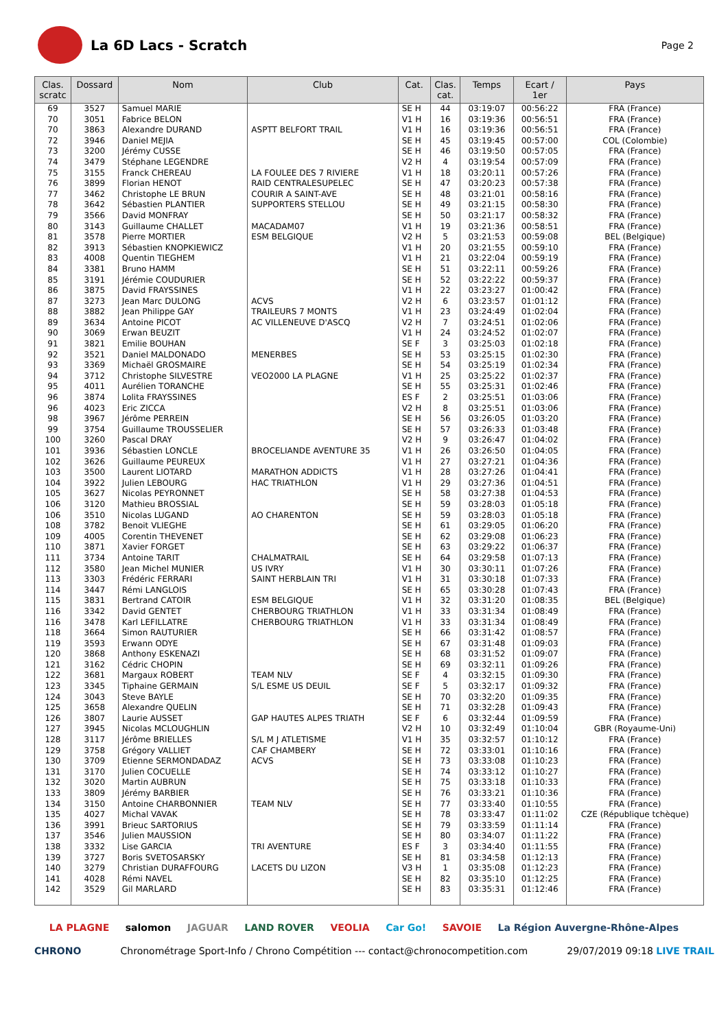La 6D Lacs - Scratch
Page 2
| Clas. scratc | Dossard | Nom | Club | Cat. | Clas. cat. | Temps | Ecart / 1er | Pays |
| --- | --- | --- | --- | --- | --- | --- | --- | --- |
| 69 | 3527 | Samuel MARIE | | SE H | 44 | 03:19:07 | 00:56:22 | FRA (France) |
| 70 | 3051 | Fabrice BELON | | V1 H | 16 | 03:19:36 | 00:56:51 | FRA (France) |
| 70 | 3863 | Alexandre DURAND | ASPTT BELFORT TRAIL | V1 H | 16 | 03:19:36 | 00:56:51 | FRA (France) |
| 72 | 3946 | Daniel MEJIA | | SE H | 45 | 03:19:45 | 00:57:00 | COL (Colombie) |
| 73 | 3200 | Jérémy CUSSE | | SE H | 46 | 03:19:50 | 00:57:05 | FRA (France) |
| 74 | 3479 | Stéphane LEGENDRE | | V2 H | 4 | 03:19:54 | 00:57:09 | FRA (France) |
| 75 | 3155 | Franck CHEREAU | LA FOULEE DES 7 RIVIERE | V1 H | 18 | 03:20:11 | 00:57:26 | FRA (France) |
| 76 | 3899 | Florian HENOT | RAID CENTRALESUPELEC | SE H | 47 | 03:20:23 | 00:57:38 | FRA (France) |
| 77 | 3462 | Christophe LE BRUN | COURIR A SAINT-AVE | SE H | 48 | 03:21:01 | 00:58:16 | FRA (France) |
| 78 | 3642 | Sébastien PLANTIER | SUPPORTERS STELLOU | SE H | 49 | 03:21:15 | 00:58:30 | FRA (France) |
| 79 | 3566 | David MONFRAY | | SE H | 50 | 03:21:17 | 00:58:32 | FRA (France) |
| 80 | 3143 | Guillaume CHALLET | MACADAM07 | V1 H | 19 | 03:21:36 | 00:58:51 | FRA (France) |
| 81 | 3578 | Pierre MORTIER | ESM BELGIQUE | V2 H | 5 | 03:21:53 | 00:59:08 | BEL (Belgique) |
| 82 | 3913 | Sébastien KNOPKIEWICZ | | V1 H | 20 | 03:21:55 | 00:59:10 | FRA (France) |
| 83 | 4008 | Quentin TIEGHEM | | V1 H | 21 | 03:22:04 | 00:59:19 | FRA (France) |
| 84 | 3381 | Bruno HAMM | | SE H | 51 | 03:22:11 | 00:59:26 | FRA (France) |
| 85 | 3191 | Jérémie COUDURIER | | SE H | 52 | 03:22:22 | 00:59:37 | FRA (France) |
| 86 | 3875 | David FRAYSSINES | | V1 H | 22 | 03:23:27 | 01:00:42 | FRA (France) |
| 87 | 3273 | Jean Marc DULONG | ACVS | V2 H | 6 | 03:23:57 | 01:01:12 | FRA (France) |
| 88 | 3882 | Jean Philippe GAY | TRAILEURS 7 MONTS | V1 H | 23 | 03:24:49 | 01:02:04 | FRA (France) |
| 89 | 3634 | Antoine PICOT | AC VILLENEUVE D'ASCQ | V2 H | 7 | 03:24:51 | 01:02:06 | FRA (France) |
| 90 | 3069 | Erwan BEUZIT | | V1 H | 24 | 03:24:52 | 01:02:07 | FRA (France) |
| 91 | 3821 | Emilie BOUHAN | | SE F | 3 | 03:25:03 | 01:02:18 | FRA (France) |
| 92 | 3521 | Daniel MALDONADO | MENERBES | SE H | 53 | 03:25:15 | 01:02:30 | FRA (France) |
| 93 | 3369 | Michaël GROSMAIRE | | SE H | 54 | 03:25:19 | 01:02:34 | FRA (France) |
| 94 | 3712 | Christophe SILVESTRE | VEO2000 LA PLAGNE | V1 H | 25 | 03:25:22 | 01:02:37 | FRA (France) |
| 95 | 4011 | Aurélien TORANCHE | | SE H | 55 | 03:25:31 | 01:02:46 | FRA (France) |
| 96 | 3874 | Lolita FRAYSSINES | | ES F | 2 | 03:25:51 | 01:03:06 | FRA (France) |
| 96 | 4023 | Eric ZICCA | | V2 H | 8 | 03:25:51 | 01:03:06 | FRA (France) |
| 98 | 3967 | Jérôme PERREIN | | SE H | 56 | 03:26:05 | 01:03:20 | FRA (France) |
| 99 | 3754 | Guillaume TROUSSELIER | | SE H | 57 | 03:26:33 | 01:03:48 | FRA (France) |
| 100 | 3260 | Pascal DRAY | | V2 H | 9 | 03:26:47 | 01:04:02 | FRA (France) |
| 101 | 3936 | Sébastien LONCLE | BROCELIANDE AVENTURE 35 | V1 H | 26 | 03:26:50 | 01:04:05 | FRA (France) |
| 102 | 3626 | Guillaume PEUREUX | | V1 H | 27 | 03:27:21 | 01:04:36 | FRA (France) |
| 103 | 3500 | Laurent LIOTARD | MARATHON ADDICTS | V1 H | 28 | 03:27:26 | 01:04:41 | FRA (France) |
| 104 | 3922 | Julien LEBOURG | HAC TRIATHLON | V1 H | 29 | 03:27:36 | 01:04:51 | FRA (France) |
| 105 | 3627 | Nicolas PEYRONNET | | SE H | 58 | 03:27:38 | 01:04:53 | FRA (France) |
| 106 | 3120 | Mathieu BROSSIAL | | SE H | 59 | 03:28:03 | 01:05:18 | FRA (France) |
| 106 | 3510 | Nicolas LUGAND | AO CHARENTON | SE H | 59 | 03:28:03 | 01:05:18 | FRA (France) |
| 108 | 3782 | Benoit VLIEGHE | | SE H | 61 | 03:29:05 | 01:06:20 | FRA (France) |
| 109 | 4005 | Corentin THEVENET | | SE H | 62 | 03:29:08 | 01:06:23 | FRA (France) |
| 110 | 3871 | Xavier FORGET | | SE H | 63 | 03:29:22 | 01:06:37 | FRA (France) |
| 111 | 3734 | Antoine TARIT | CHALMATRAIL | SE H | 64 | 03:29:58 | 01:07:13 | FRA (France) |
| 112 | 3580 | Jean Michel MUNIER | US IVRY | V1 H | 30 | 03:30:11 | 01:07:26 | FRA (France) |
| 113 | 3303 | Frédéric FERRARI | SAINT HERBLAIN TRI | V1 H | 31 | 03:30:18 | 01:07:33 | FRA (France) |
| 114 | 3447 | Rémi LANGLOIS | | SE H | 65 | 03:30:28 | 01:07:43 | FRA (France) |
| 115 | 3831 | Bertrand CATOIR | ESM BELGIQUE | V1 H | 32 | 03:31:20 | 01:08:35 | BEL (Belgique) |
| 116 | 3342 | David GENTET | CHERBOURG TRIATHLON | V1 H | 33 | 03:31:34 | 01:08:49 | FRA (France) |
| 116 | 3478 | Karl LEFILLATRE | CHERBOURG TRIATHLON | V1 H | 33 | 03:31:34 | 01:08:49 | FRA (France) |
| 118 | 3664 | Simon RAUTURIER | | SE H | 66 | 03:31:42 | 01:08:57 | FRA (France) |
| 119 | 3593 | Erwann ODYE | | SE H | 67 | 03:31:48 | 01:09:03 | FRA (France) |
| 120 | 3868 | Anthony ESKENAZI | | SE H | 68 | 03:31:52 | 01:09:07 | FRA (France) |
| 121 | 3162 | Cédric CHOPIN | | SE H | 69 | 03:32:11 | 01:09:26 | FRA (France) |
| 122 | 3681 | Margaux ROBERT | TEAM NLV | SE F | 4 | 03:32:15 | 01:09:30 | FRA (France) |
| 123 | 3345 | Tiphaine GERMAIN | S/L ESME US DEUIL | SE F | 5 | 03:32:17 | 01:09:32 | FRA (France) |
| 124 | 3043 | Steve BAYLE | | SE H | 70 | 03:32:20 | 01:09:35 | FRA (France) |
| 125 | 3658 | Alexandre QUELIN | | SE H | 71 | 03:32:28 | 01:09:43 | FRA (France) |
| 126 | 3807 | Laurie AUSSET | GAP HAUTES ALPES TRIATH | SE F | 6 | 03:32:44 | 01:09:59 | FRA (France) |
| 127 | 3945 | Nicolas MCLOUGHLIN | | V2 H | 10 | 03:32:49 | 01:10:04 | GBR (Royaume-Uni) |
| 128 | 3117 | Jérôme BRIELLES | S/L M J ATLETISME | V1 H | 35 | 03:32:57 | 01:10:12 | FRA (France) |
| 129 | 3758 | Grégory VALLIET | CAF CHAMBERY | SE H | 72 | 03:33:01 | 01:10:16 | FRA (France) |
| 130 | 3709 | Etienne SERMONDADAZ | ACVS | SE H | 73 | 03:33:08 | 01:10:23 | FRA (France) |
| 131 | 3170 | Julien COCUELLE | | SE H | 74 | 03:33:12 | 01:10:27 | FRA (France) |
| 132 | 3020 | Martin AUBRUN | | SE H | 75 | 03:33:18 | 01:10:33 | FRA (France) |
| 133 | 3809 | Jérémy BARBIER | | SE H | 76 | 03:33:21 | 01:10:36 | FRA (France) |
| 134 | 3150 | Antoine CHARBONNIER | TEAM NLV | SE H | 77 | 03:33:40 | 01:10:55 | FRA (France) |
| 135 | 4027 | Michal VAVAK | | SE H | 78 | 03:33:47 | 01:11:02 | CZE (République tchèque) |
| 136 | 3991 | Brieuc SARTORIUS | | SE H | 79 | 03:33:59 | 01:11:14 | FRA (France) |
| 137 | 3546 | Julien MAUSSION | | SE H | 80 | 03:34:07 | 01:11:22 | FRA (France) |
| 138 | 3332 | Lise GARCIA | TRI AVENTURE | ES F | 3 | 03:34:40 | 01:11:55 | FRA (France) |
| 139 | 3727 | Boris SVETOSARSKY | | SE H | 81 | 03:34:58 | 01:12:13 | FRA (France) |
| 140 | 3279 | Christian DURAFFOURG | LACETS DU LIZON | V3 H | 1 | 03:35:08 | 01:12:23 | FRA (France) |
| 141 | 4028 | Rémi NAVEL | | SE H | 82 | 03:35:10 | 01:12:25 | FRA (France) |
| 142 | 3529 | Gil MARLARD | | SE H | 83 | 03:35:31 | 01:12:46 | FRA (France) |
LA PLAGNE salomon JAGUAR LAND ROVER VEOLIA Car Go! SAVOIE La Région Auvergne-Rhône-Alpes
CHRONO Chronométrage Sport-Info / Chrono Compétition --- contact@chronocompetition.com 29/07/2019 09:18 LIVE TRAIL